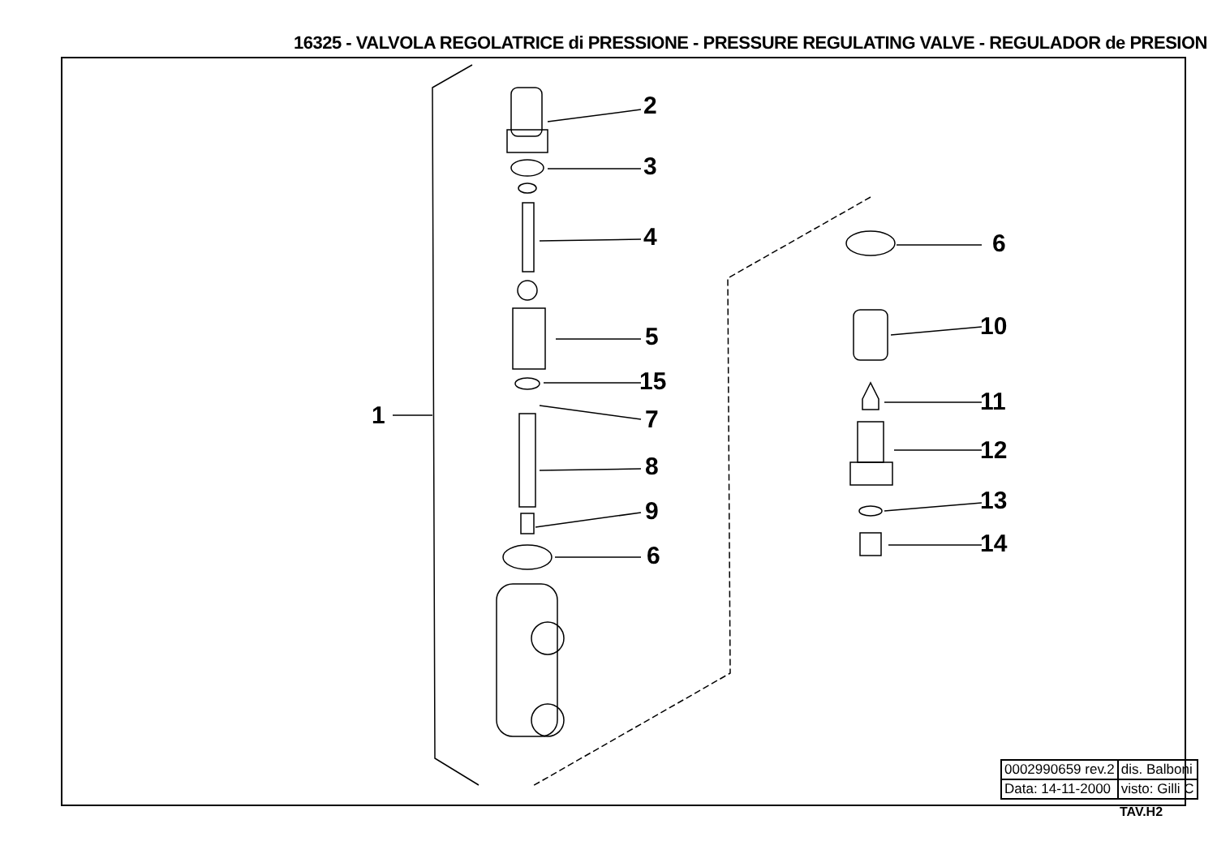16325 - VALVOLA REGOLATRICE di PRESSIONE - PRESSURE REGULATING VALVE - REGULADOR de PRESION
1
2
3
4
5
15
7
8
9
6
6
10
11
12
13
14
| 0002990659 rev.2 | dis. Balboni |
| Data: 14-11-2000 | visto: Gilli C |
TAV.H2